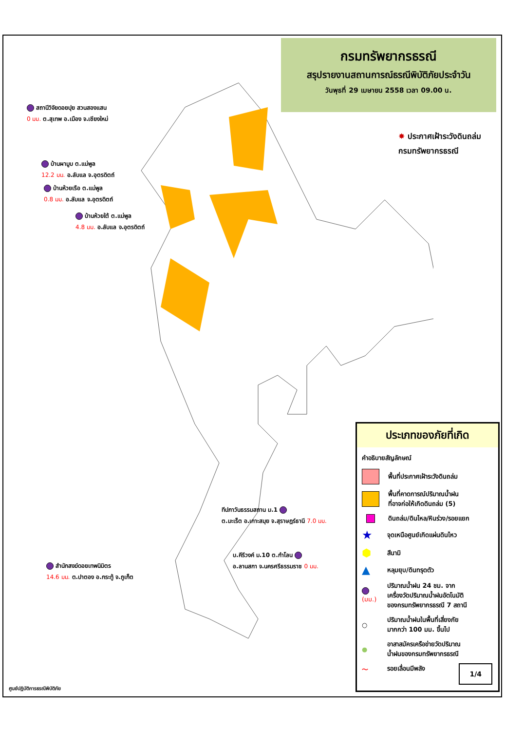กรมทรัพยากรธรณี
สรุปรายงานสถานการณ์ธรณีพิบัติภัยประจำวัน
วันพุธที่ 29 เมษายน 2558 เวลา 09.00 น.
✸ ประกาศเฝ้าระวังดินถล่ม
กรมทรัพยากรธรณี
สถานีวิจัยดอยปุย สวนสองแสน
0 มม. ต.สุเทพ อ.เมือง จ.เชียงใหม่
บ้านผามูบ ต.แม่พูล
12.2 มม. อ.ลับแล จ.อุตรดิตถ์
บ้านห้วยเรือ ต.แม่พูล
0.8 มม. อ.ลับแล จ.อุตรดิตถ์
บ้านห้วยใต้ ต.แม่พูล
4.8 มม. อ.ลับแล จ.อุตรดิตถ์
ทีปภาวันธรรมสถาน ม.1
ต.มะเร็ต อ.เกาะสมุย จ.สุราษฎร์ธานี 7.0 มม.
บ.คีรีวงค์ ม.10 ต.กำโลน
อ.ลานสกา จ.นครศรีธรรมราช 0 มม.
สำนักสงฆ์ดอยเทพนิมิตร
14.6 มม. ต.ปาตอง อ.กระทู้ จ.ภูเก็ต
ประเภทของภัยที่เกิด
คำอธิบายสัญลักษณ์
พื้นที่ประกาศเฝ้าระวังดินถล่ม
พื้นที่คาดการณ์ปริมาณน้ำฝน
ที่อาจก่อให้เกิดดินถล่ม (5)
ดินถล่ม/ดินไหล/หินร่วง/รอยแยก
★ จุดเหนือศูนย์เกิดแผ่นดินไหว
⬢ สึนามิ
▲ หลุมยุบ/ดินทรุดตัว
(มม.) ปริมาณน้ำฝน 24 ชม. จาก
เครื่องวัดปริมาณน้ำฝนอัตโนมัติ
ของกรมทรัพยากรธรณี 7 สถานี
○ ปริมาณน้ำฝนในพื้นที่เสี่ยงภัย
มากกว่า 100 มม. ขึ้นไป
● อาสาสมัครเครือข่ายวัดปริมาณ
น้ำฝนของกรมทรัพยากรธรณี
〜 รอยเลื่อนมีพลัง
1/4
ศูนย์ปฏิบัติการธรณีพิบัติภัย